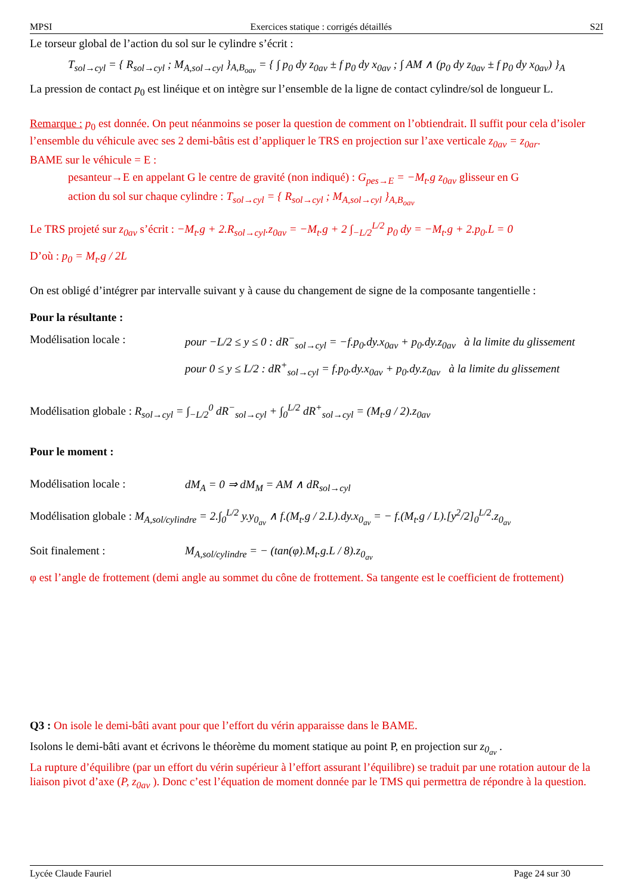MPSI Exercices statique : corrigés détaillés S2I
Le torseur global de l’action du sol sur le cylindre s’écrit :
T<sub>sol→cyl</sub> = { R<sub>sol→cyl</sub> ; M<sub>A,sol→cyl</sub> }<sub>A,B<sub>oav</sub></sub> = { ∫ p<sub>0</sub> dy z<sub>0av</sub> ± f p<sub>0</sub> dy x<sub>0av</sub> ; ∫ AM ∧ (p<sub>0</sub> dy z<sub>0av</sub> ± f p<sub>0</sub> dy x<sub>0av</sub>) }<sub>A</sub>
La pression de contact p<sub>0</sub> est linéique et on intègre sur l’ensemble de la ligne de contact cylindre/sol de longueur L.
Remarque : p<sub>0</sub> est donnée. On peut néanmoins se poser la question de comment on l’obtiendrait. Il suffit pour cela d’isoler l’ensemble du véhicule avec ses 2 demi-bâtis est d’appliquer le TRS en projection sur l’axe verticale z<sub>0av</sub> = z<sub>0ar</sub>.
BAME sur le véhicule = E :
pesanteur→E en appelant G le centre de gravité (non indiqué) : G<sub>pes→E</sub> = −M<sub>t</sub>.g z<sub>0av</sub> glisseur en G
action du sol sur chaque cylindre : T<sub>sol→cyl</sub> = { R<sub>sol→cyl</sub> ; M<sub>A,sol→cyl</sub> }<sub>A,B<sub>oav</sub></sub>
Le TRS projeté sur z<sub>0av</sub> s’écrit : −M<sub>t</sub>.g + 2.R<sub>sol→cyl</sub>.z<sub>0av</sub> = −M<sub>t</sub>.g + 2 ∫<sub>−L/2</sub><sup>L/2</sup> p<sub>0</sub> dy = −M<sub>t</sub>.g + 2.p<sub>0</sub>.L = 0
D’où : p<sub>0</sub> = M<sub>t</sub>.g / 2L
On est obligé d’intégrer par intervalle suivant y à cause du changement de signe de la composante tangentielle :
Pour la résultante :
Modélisation locale : pour −L/2 ≤ y ≤ 0 : dR<sup>−</sup><sub>sol→cyl</sub> = −f.p<sub>0</sub>.dy.x<sub>0av</sub> + p<sub>0</sub>.dy.z<sub>0av</sub> à la limite du glissement
pour 0 ≤ y ≤ L/2 : dR<sup>+</sup><sub>sol→cyl</sub> = f.p<sub>0</sub>.dy.x<sub>0av</sub> + p<sub>0</sub>.dy.z<sub>0av</sub> à la limite du glissement
Modélisation globale : R<sub>sol→cyl</sub> = ∫<sub>−L/2</sub><sup>0</sup> dR<sup>−</sup><sub>sol→cyl</sub> + ∫<sub>0</sub><sup>L/2</sup> dR<sup>+</sup><sub>sol→cyl</sub> = (M<sub>t</sub>.g / 2).z<sub>0av</sub>
Pour le moment :
Modélisation locale : dM<sub>A</sub> = 0 ⇒ dM<sub>M</sub> = AM ∧ dR<sub>sol→cyl</sub>
Modélisation globale : M<sub>A,sol/cylindre</sub> = 2.∫<sub>0</sub><sup>L/2</sup> y.y<sub>0<sub>av</sub></sub> ∧ f.(M<sub>t</sub>.g / 2.L).dy.x<sub>0<sub>av</sub></sub> = − f.(M<sub>t</sub>.g / L).[y<sup>2</sup>/2]<sub>0</sub><sup>L/2</sup>.z<sub>0<sub>av</sub></sub>
Soit finalement : M<sub>A,sol/cylindre</sub> = − (tan(φ).M<sub>t</sub>.g.L / 8).z<sub>0<sub>av</sub></sub>
φ est l’angle de frottement (demi angle au sommet du cône de frottement. Sa tangente est le coefficient de frottement)
Q3 : On isole le demi-bâti avant pour que l’effort du vérin apparaisse dans le BAME.
Isolons le demi-bâti avant et écrivons le théorème du moment statique au point P, en projection sur z<sub>0<sub>av</sub></sub> .
La rupture d’équilibre (par un effort du vérin supérieur à l’effort assurant l’équilibre) se traduit par une rotation autour de la liaison pivot d’axe (P, z<sub>0av</sub> ). Donc c’est l’équation de moment donnée par le TMS qui permettra de répondre à la question.
Lycée Claude Fauriel Page 24 sur 30